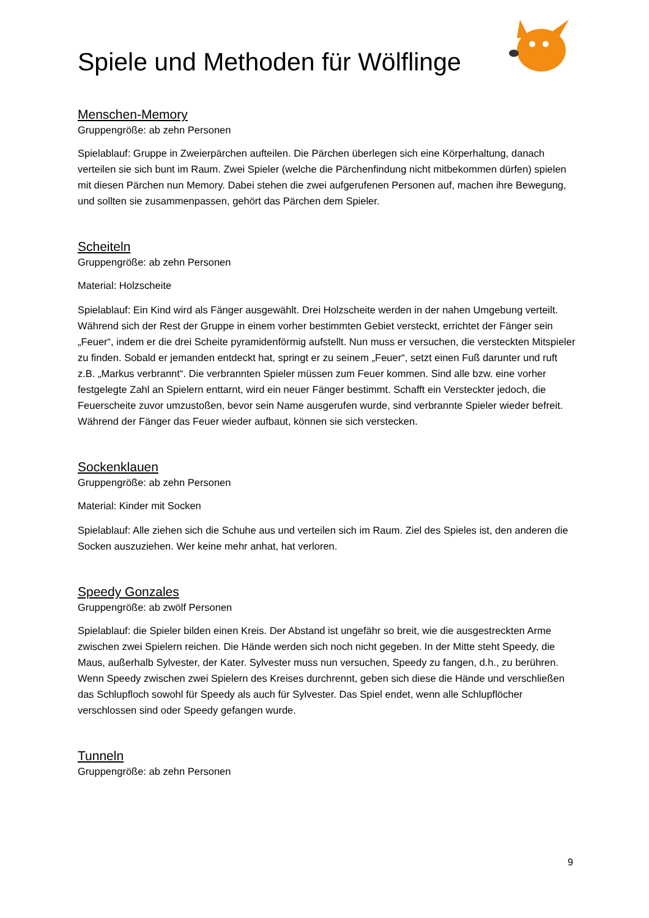Spiele und Methoden für Wölflinge
Menschen-Memory
Gruppengröße: ab zehn Personen
Spielablauf: Gruppe in Zweierpärchen aufteilen. Die Pärchen überlegen sich eine Körperhaltung, danach verteilen sie sich bunt im Raum. Zwei Spieler (welche die Pärchenfindung nicht mitbekommen dürfen) spielen mit diesen Pärchen nun Memory. Dabei stehen die zwei aufgerufenen Personen auf, machen ihre Bewegung, und sollten sie zusammenpassen, gehört das Pärchen dem Spieler.
Scheiteln
Gruppengröße: ab zehn Personen
Material: Holzscheite
Spielablauf: Ein Kind wird als Fänger ausgewählt. Drei Holzscheite werden in der nahen Umgebung verteilt. Während sich der Rest der Gruppe in einem vorher bestimmten Gebiet versteckt, errichtet der Fänger sein „Feuer“, indem er die drei Scheite pyramidenförmig aufstellt. Nun muss er versuchen, die versteckten Mitspieler zu finden. Sobald er jemanden entdeckt hat, springt er zu seinem „Feuer“, setzt einen Fuß darunter und ruft z.B. „Markus verbrannt“. Die verbrannten Spieler müssen zum Feuer kommen. Sind alle bzw. eine vorher festgelegte Zahl an Spielern enttarnt, wird ein neuer Fänger bestimmt. Schafft ein Versteckter jedoch, die Feuerscheite zuvor umzustoßen, bevor sein Name ausgerufen wurde, sind verbrannte Spieler wieder befreit. Während der Fänger das Feuer wieder aufbaut, können sie sich verstecken.
Sockenklauen
Gruppengröße: ab zehn Personen
Material: Kinder mit Socken
Spielablauf: Alle ziehen sich die Schuhe aus und verteilen sich im Raum. Ziel des Spieles ist, den anderen die Socken auszuziehen. Wer keine mehr anhat, hat verloren.
Speedy Gonzales
Gruppengröße: ab zwölf Personen
Spielablauf: die Spieler bilden einen Kreis. Der Abstand ist ungefähr so breit, wie die ausgestreckten Arme zwischen zwei Spielern reichen. Die Hände werden sich noch nicht gegeben. In der Mitte steht Speedy, die Maus, außerhalb Sylvester, der Kater. Sylvester muss nun versuchen, Speedy zu fangen, d.h., zu berühren. Wenn Speedy zwischen zwei Spielern des Kreises durchrennt, geben sich diese die Hände und verschließen das Schlupfloch sowohl für Speedy als auch für Sylvester. Das Spiel endet, wenn alle Schlupflöcher verschlossen sind oder Speedy gefangen wurde.
Tunneln
Gruppengröße: ab zehn Personen
9